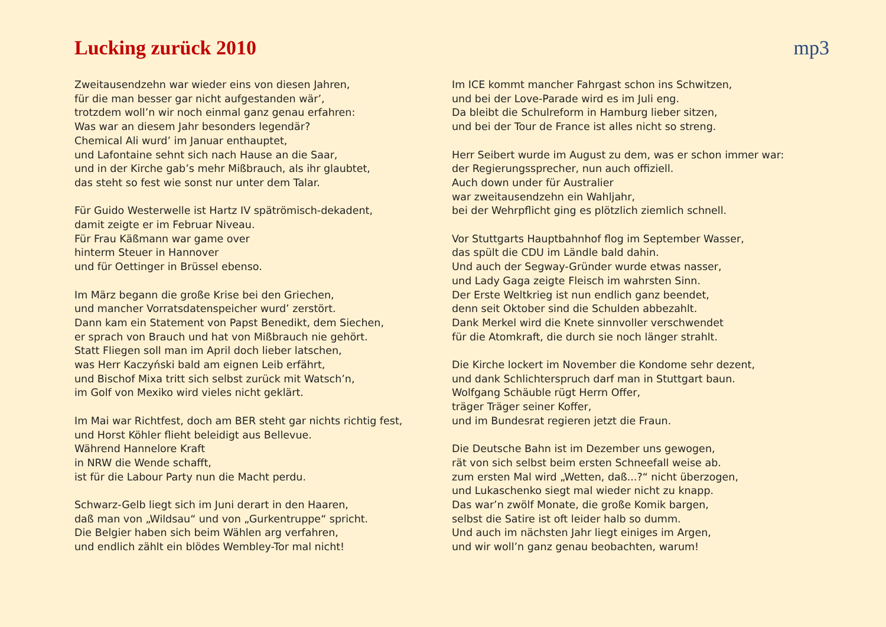Lucking zurück 2010 mp3
Zweitausendzehn war wieder eins von diesen Jahren,
für die man besser gar nicht aufgestanden wär’,
trotzdem woll’n wir noch einmal ganz genau erfahren:
Was war an diesem Jahr besonders legendär?
Chemical Ali wurd’ im Januar enthauptet,
und Lafontaine sehnt sich nach Hause an die Saar,
und in der Kirche gab’s mehr Mißbrauch, als ihr glaubtet,
das steht so fest wie sonst nur unter dem Talar.
Für Guido Westerwelle ist Hartz IV spätrömisch-dekadent,
damit zeigte er im Februar Niveau.
Für Frau Käßmann war game over
hinterm Steuer in Hannover
und für Oettinger in Brüssel ebenso.
Im März begann die große Krise bei den Griechen,
und mancher Vorratsdatenspeicher wurd’ zerstört.
Dann kam ein Statement von Papst Benedikt, dem Siechen,
er sprach von Brauch und hat von Mißbrauch nie gehört.
Statt Fliegen soll man im April doch lieber latschen,
was Herr Kaczyński bald am eignen Leib erfährt,
und Bischof Mixa tritt sich selbst zurück mit Watsch’n,
im Golf von Mexiko wird vieles nicht geklärt.
Im Mai war Richtfest, doch am BER steht gar nichts richtig fest,
und Horst Köhler flieht beleidigt aus Bellevue.
Während Hannelore Kraft
in NRW die Wende schafft,
ist für die Labour Party nun die Macht perdu.
Schwarz-Gelb liegt sich im Juni derart in den Haaren,
daß man von „Wildsau“ und von „Gurkentruppe“ spricht.
Die Belgier haben sich beim Wählen arg verfahren,
und endlich zählt ein blödes Wembley-Tor mal nicht!
Im ICE kommt mancher Fahrgast schon ins Schwitzen,
und bei der Love-Parade wird es im Juli eng.
Da bleibt die Schulreform in Hamburg lieber sitzen,
und bei der Tour de France ist alles nicht so streng.
Herr Seibert wurde im August zu dem, was er schon immer war:
der Regierungssprecher, nun auch offiziell.
Auch down under für Australier
war zweitausendzehn ein Wahljahr,
bei der Wehrpflicht ging es plötzlich ziemlich schnell.
Vor Stuttgarts Hauptbahnhof flog im September Wasser,
das spült die CDU im Ländle bald dahin.
Und auch der Segway-Gründer wurde etwas nasser,
und Lady Gaga zeigte Fleisch im wahrsten Sinn.
Der Erste Weltkrieg ist nun endlich ganz beendet,
denn seit Oktober sind die Schulden abbezahlt.
Dank Merkel wird die Knete sinnvoller verschwendet
für die Atomkraft, die durch sie noch länger strahlt.
Die Kirche lockert im November die Kondome sehr dezent,
und dank Schlichterspruch darf man in Stuttgart baun.
Wolfgang Schäuble rügt Herrn Offer,
träger Träger seiner Koffer,
und im Bundesrat regieren jetzt die Fraun.
Die Deutsche Bahn ist im Dezember uns gewogen,
rät von sich selbst beim ersten Schneefall weise ab.
zum ersten Mal wird „Wetten, daß...?“ nicht überzogen,
und Lukaschenko siegt mal wieder nicht zu knapp.
Das war’n zwölf Monate, die große Komik bargen,
selbst die Satire ist oft leider halb so dumm.
Und auch im nächsten Jahr liegt einiges im Argen,
und wir woll’n ganz genau beobachten, warum!